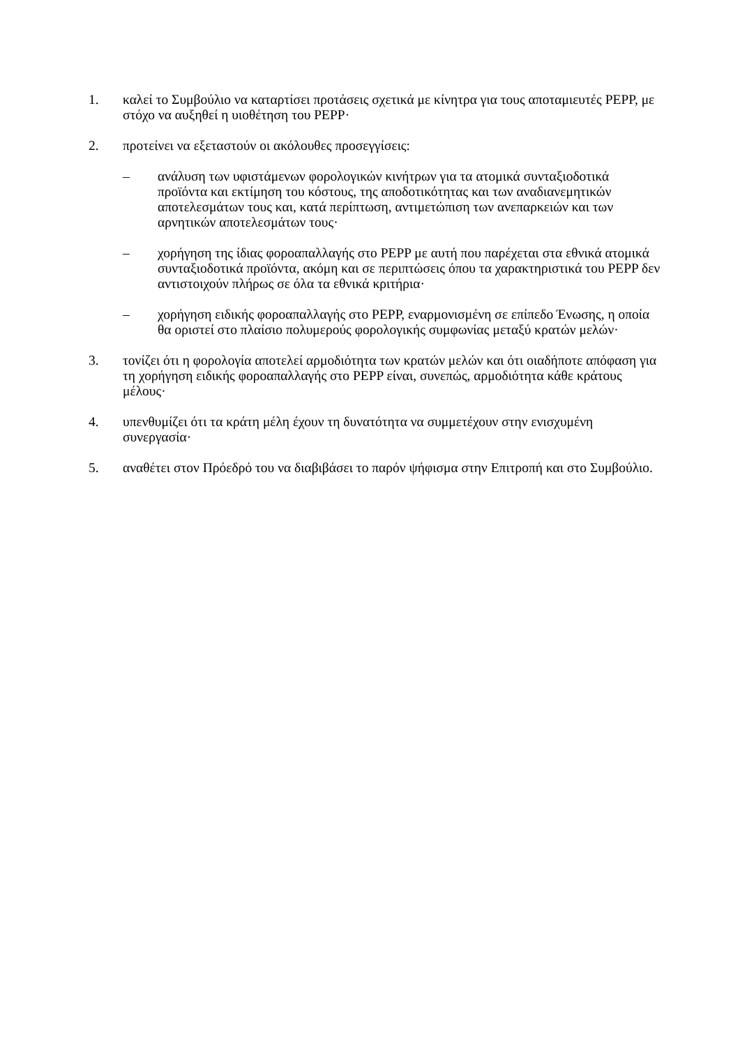1. καλεί το Συμβούλιο να καταρτίσει προτάσεις σχετικά με κίνητρα για τους αποταμιευτές PEPP, με στόχο να αυξηθεί η υιοθέτηση του PEPP·
2. προτείνει να εξεταστούν οι ακόλουθες προσεγγίσεις:
– ανάλυση των υφιστάμενων φορολογικών κινήτρων για τα ατομικά συνταξιοδοτικά προϊόντα και εκτίμηση του κόστους, της αποδοτικότητας και των αναδιανεμητικών αποτελεσμάτων τους και, κατά περίπτωση, αντιμετώπιση των ανεπαρκειών και των αρνητικών αποτελεσμάτων τους·
– χορήγηση της ίδιας φοροαπαλλαγής στο PEPP με αυτή που παρέχεται στα εθνικά ατομικά συνταξιοδοτικά προϊόντα, ακόμη και σε περιπτώσεις όπου τα χαρακτηριστικά του PEPP δεν αντιστοιχούν πλήρως σε όλα τα εθνικά κριτήρια·
– χορήγηση ειδικής φοροαπαλλαγής στο PEPP, εναρμονισμένη σε επίπεδο Ένωσης, η οποία θα οριστεί στο πλαίσιο πολυμερούς φορολογικής συμφωνίας μεταξύ κρατών μελών·
3. τονίζει ότι η φορολογία αποτελεί αρμοδιότητα των κρατών μελών και ότι οιαδήποτε απόφαση για τη χορήγηση ειδικής φοροαπαλλαγής στο PEPP είναι, συνεπώς, αρμοδιότητα κάθε κράτους μέλους·
4. υπενθυμίζει ότι τα κράτη μέλη έχουν τη δυνατότητα να συμμετέχουν στην ενισχυμένη συνεργασία·
5. αναθέτει στον Πρόεδρό του να διαβιβάσει το παρόν ψήφισμα στην Επιτροπή και στο Συμβούλιο.